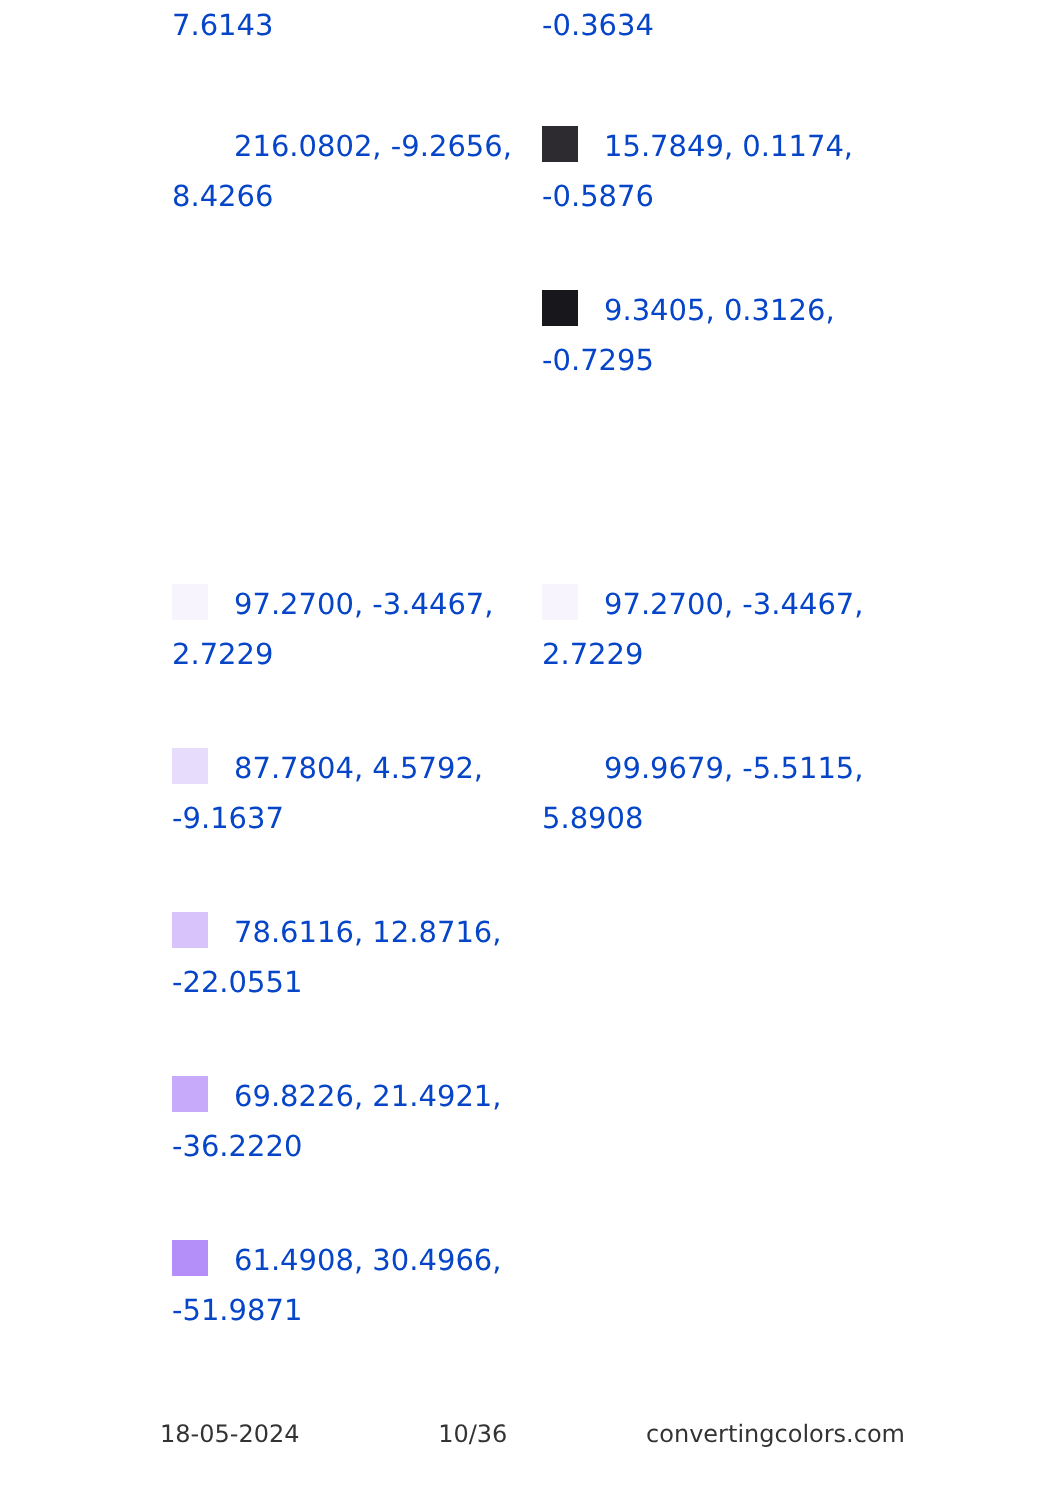7.6143
216.0802, -9.2656, 8.4266
97.2700, -3.4467, 2.7229
87.7804, 4.5792, -9.1637
78.6116, 12.8716, -22.0551
69.8226, 21.4921, -36.2220
61.4908, 30.4966, -51.9871
-0.3634
15.7849, 0.1174, -0.5876
9.3405, 0.3126, -0.7295
97.2700, -3.4467, 2.7229
99.9679, -5.5115, 5.8908
18-05-2024 10/36 convertingcolors.com